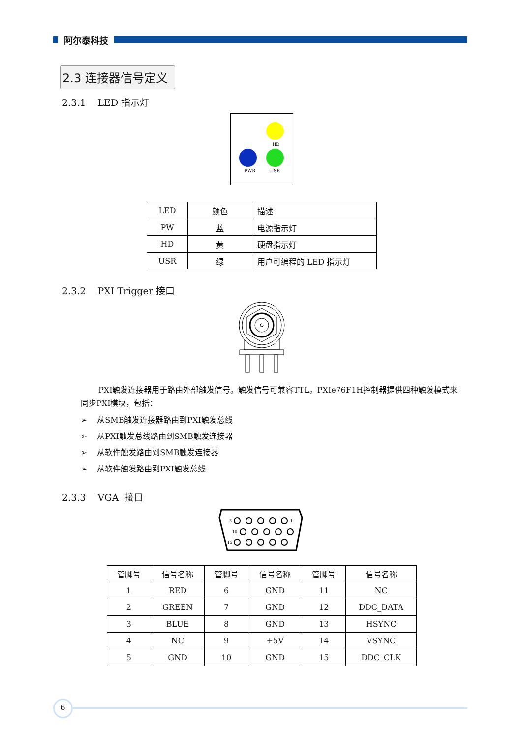阿尔泰科技
2.3 连接器信号定义
2.3.1 LED 指示灯
HD
PWR
USR
| LED | 颜色 | 描述 |
| PW | 蓝 | 电源指示灯 |
| HD | 黄 | 硬盘指示灯 |
| USR | 绿 | 用户可编程的 LED 指示灯 |
2.3.2 PXI Trigger 接口
PXI触发连接器用于路由外部触发信号。触发信号可兼容TTL。PXIe76F1H控制器提供四种触发模式来同步PXI模块，包括：
➢ 从SMB触发连接器路由到PXI触发总线
➢ 从PXI触发总线路由到SMB触发连接器
➢ 从软件触发路由到SMB触发连接器
➢ 从软件触发路由到PXI触发总线
2.3.3 VGA 接口
5
1
10
15
| 管脚号 | 信号名称 | 管脚号 | 信号名称 | 管脚号 | 信号名称 |
| --- | --- | --- | --- | --- | --- |
| 1 | RED | 6 | GND | 11 | NC |
| 2 | GREEN | 7 | GND | 12 | DDC_DATA |
| 3 | BLUE | 8 | GND | 13 | HSYNC |
| 4 | NC | 9 | +5V | 14 | VSYNC |
| 5 | GND | 10 | GND | 15 | DDC_CLK |
6